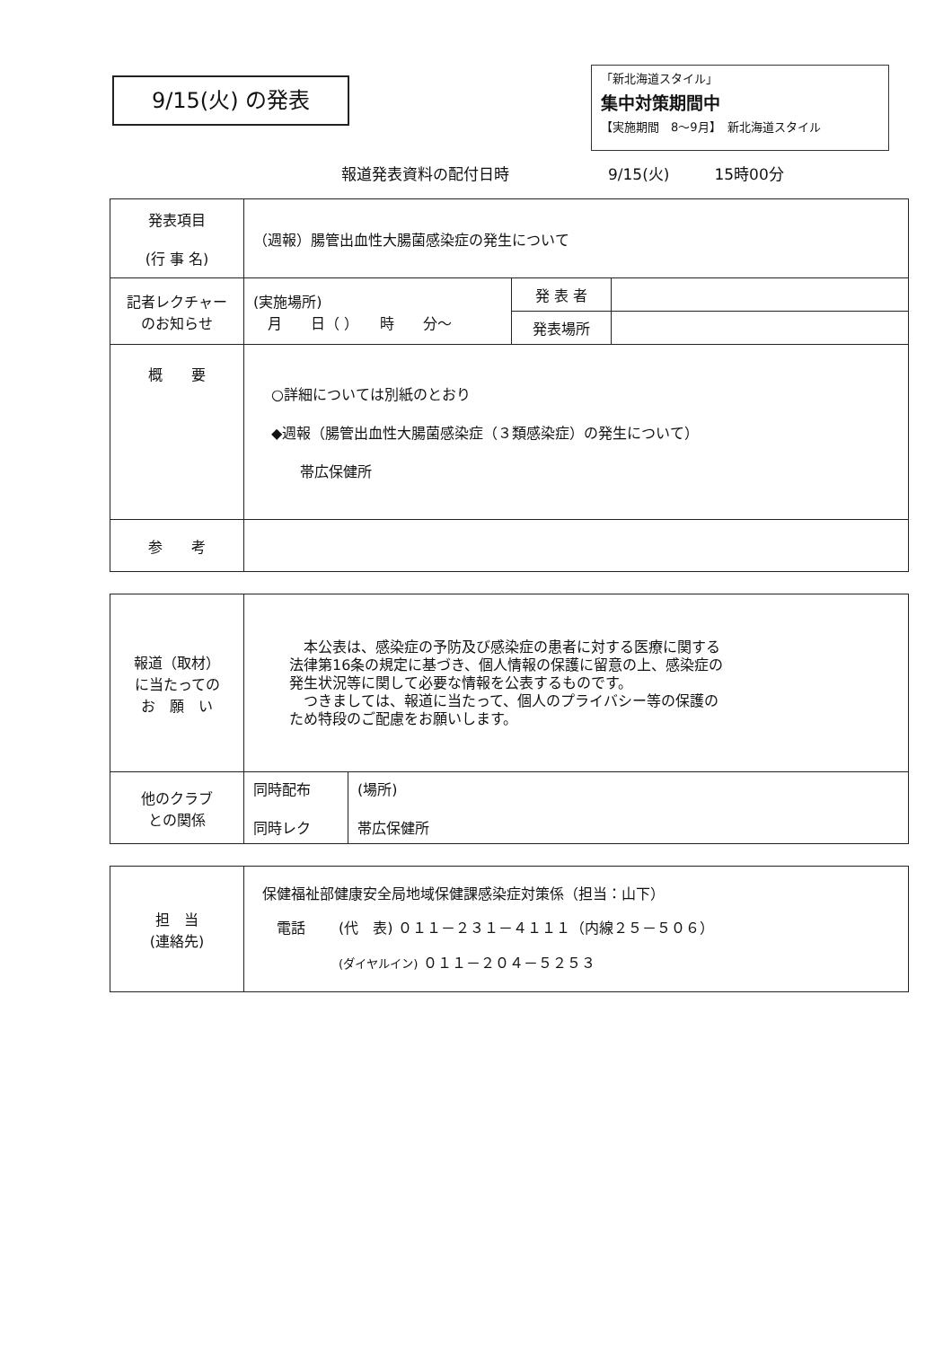9/15(火) の発表
「新北海道スタイル」
集中対策期間中
【実施期間　8～9月】　新北海道スタイル
報道発表資料の配付日時 9/15(火) 15時00分
| 発表項目 (行 事 名) | （週報）腸管出血性大腸菌感染症の発生について | | |
| 記者レクチャー のお知らせ | (実施場所) 月 日（ ） 時 分～ | 発 表 者 | |
| | | 発表場所 | |
| 概 要 | ○詳細については別紙のとおり ◆週報（腸管出血性大腸菌感染症（３類感染症）の発生について） 帯広保健所 | | |
| 参 考 | | | |
| 報道（取材） に当たっての お 願 い | 本公表は、感染症の予防及び感染症の患者に対する医療に関する 法律第16条の規定に基づき、個人情報の保護に留意の上、感染症の 発生状況等に関して必要な情報を公表するものです。 つきましては、報道に当たって、個人のプライバシー等の保護の ため特段のご配慮をお願いします。 | |
| 他のクラブ との関係 | 同時配布 同時レク | (場所) 帯広保健所 |
| 担 当 (連絡先) | 保健福祉部健康安全局地域保健課感染症対策係（担当：山下） 電話 (代 表) ０１１－２３１－４１１１（内線２５－５０６） (ダイヤルイン) ０１１－２０４－５２５３ |